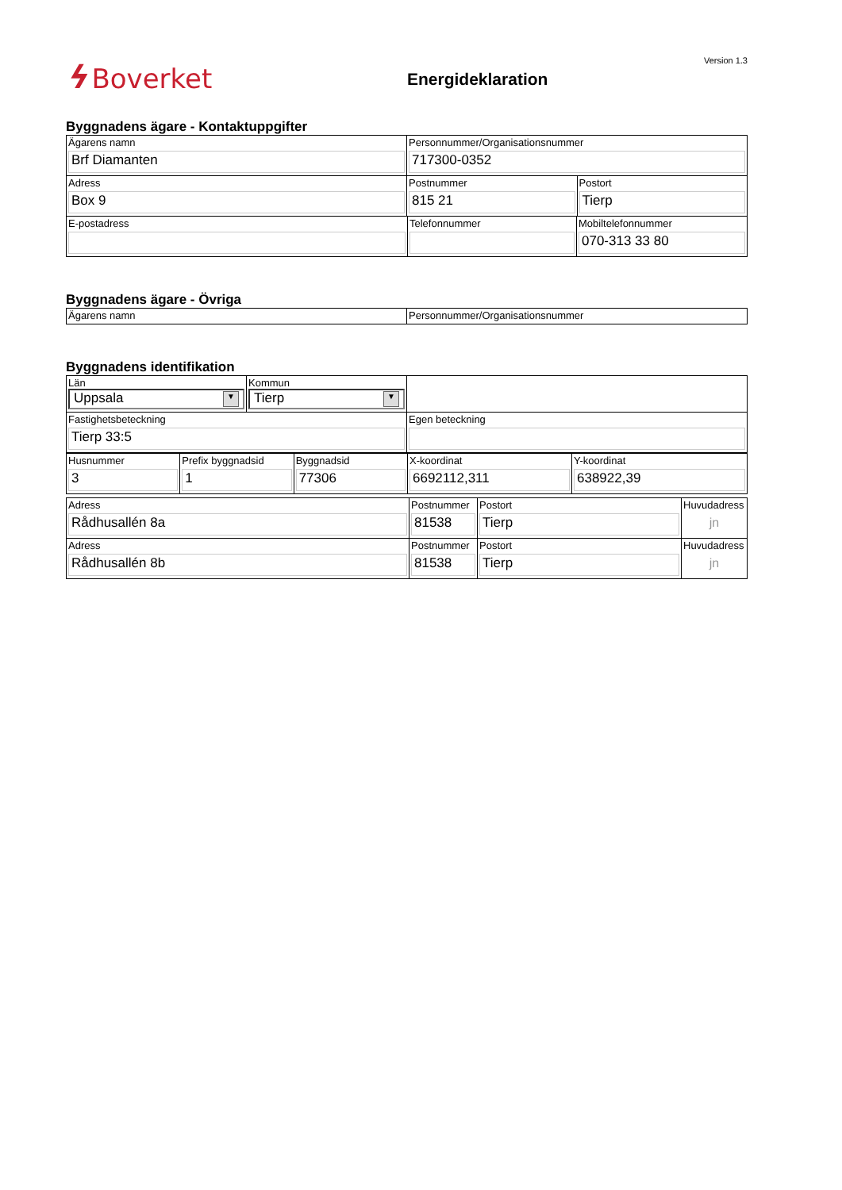ϟ Boverket
Energideklaration
Version 1.3
Byggnadens ägare - Kontaktuppgifter
| Ägarens namn Brf Diamanten | Personnummer/Organisationsnummer 717300-0352 | |
| Adress Box 9 | Postnummer 815 21 | Postort Tierp |
| E-postadress | Telefonnummer | Mobiltelefonnummer 070-313 33 80 |
Byggnadens ägare - Övriga
| Ägarens namn | Personnummer/Organisationsnummer |
Byggnadens identifikation
| Län Uppsala ▼ | Kommun Tierp ▼ | |
| Fastighetsbeteckning Tierp 33:5 | | Egen beteckning |
| Husnummer 3 | Prefix byggnadsid 1 | Byggnadsid 77306 | X-koordinat 6692112,311 | Y-koordinat 638922,39 |
| Adress Rådhusallén 8a | Postnummer 81538 | Postort Tierp | Huvudadress jn |
| Adress Rådhusallén 8b | Postnummer 81538 | Postort Tierp | Huvudadress jn |